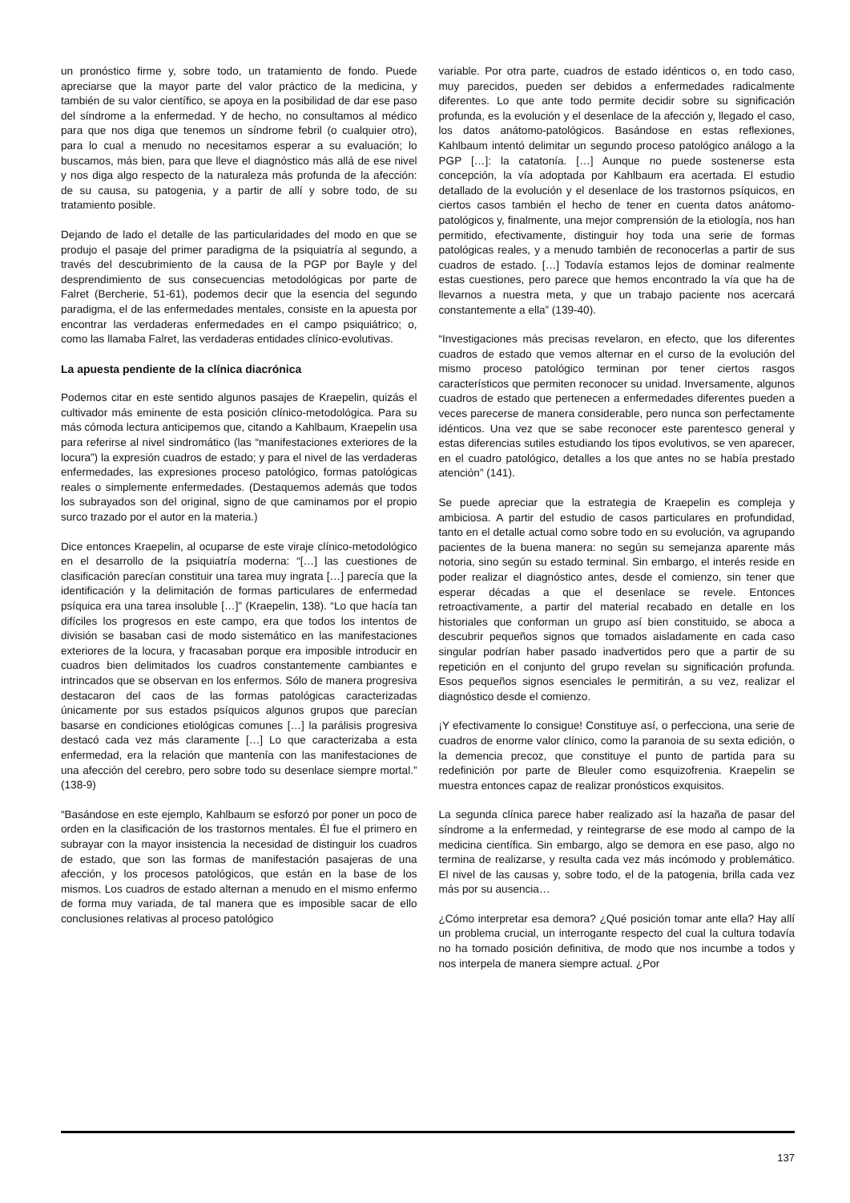un pronóstico firme y, sobre todo, un tratamiento de fondo. Puede apreciarse que la mayor parte del valor práctico de la medicina, y también de su valor científico, se apoya en la posibilidad de dar ese paso del síndrome a la enfermedad. Y de hecho, no consultamos al médico para que nos diga que tenemos un síndrome febril (o cualquier otro), para lo cual a menudo no necesitamos esperar a su evaluación; lo buscamos, más bien, para que lleve el diagnóstico más allá de ese nivel y nos diga algo respecto de la naturaleza más profunda de la afección: de su causa, su patogenia, y a partir de allí y sobre todo, de su tratamiento posible.
Dejando de lado el detalle de las particularidades del modo en que se produjo el pasaje del primer paradigma de la psiquiatría al segundo, a través del descubrimiento de la causa de la PGP por Bayle y del desprendimiento de sus consecuencias metodológicas por parte de Falret (Bercherie, 51-61), podemos decir que la esencia del segundo paradigma, el de las enfermedades mentales, consiste en la apuesta por encontrar las verdaderas enfermedades en el campo psiquiátrico; o, como las llamaba Falret, las verdaderas entidades clínico-evolutivas.
La apuesta pendiente de la clínica diacrónica
Podemos citar en este sentido algunos pasajes de Kraepelin, quizás el cultivador más eminente de esta posición clínico-metodológica. Para su más cómoda lectura anticipemos que, citando a Kahlbaum, Kraepelin usa para referirse al nivel sindromático (las “manifestaciones exteriores de la locura”) la expresión cuadros de estado; y para el nivel de las verdaderas enfermedades, las expresiones proceso patológico, formas patológicas reales o simplemente enfermedades. (Destaquemos además que todos los subrayados son del original, signo de que caminamos por el propio surco trazado por el autor en la materia.)
Dice entonces Kraepelin, al ocuparse de este viraje clínico-metodológico en el desarrollo de la psiquiatría moderna: “[…] las cuestiones de clasificación parecían constituir una tarea muy ingrata […] parecía que la identificación y la delimitación de formas particulares de enfermedad psíquica era una tarea insoluble […]” (Kraepelin, 138). “Lo que hacía tan difíciles los progresos en este campo, era que todos los intentos de división se basaban casi de modo sistemático en las manifestaciones exteriores de la locura, y fracasaban porque era imposible introducir en cuadros bien delimitados los cuadros constantemente cambiantes e intrincados que se observan en los enfermos. Sólo de manera progresiva destacaron del caos de las formas patológicas caracterizadas únicamente por sus estados psíquicos algunos grupos que parecían basarse en condiciones etiológicas comunes […] la parálisis progresiva destacó cada vez más claramente […] Lo que caracterizaba a esta enfermedad, era la relación que mantenía con las manifestaciones de una afección del cerebro, pero sobre todo su desenlace siempre mortal.” (138-9)
“Basándose en este ejemplo, Kahlbaum se esforzó por poner un poco de orden en la clasificación de los trastornos mentales. Él fue el primero en subrayar con la mayor insistencia la necesidad de distinguir los cuadros de estado, que son las formas de manifestación pasajeras de una afección, y los procesos patológicos, que están en la base de los mismos. Los cuadros de estado alternan a menudo en el mismo enfermo de forma muy variada, de tal manera que es imposible sacar de ello conclusiones relativas al proceso patológico
variable. Por otra parte, cuadros de estado idénticos o, en todo caso, muy parecidos, pueden ser debidos a enfermedades radicalmente diferentes. Lo que ante todo permite decidir sobre su significación profunda, es la evolución y el desenlace de la afección y, llegado el caso, los datos anátomo-patológicos. Basándose en estas reflexiones, Kahlbaum intentó delimitar un segundo proceso patológico análogo a la PGP […]: la catatonía. […] Aunque no puede sostenerse esta concepción, la vía adoptada por Kahlbaum era acertada. El estudio detallado de la evolución y el desenlace de los trastornos psíquicos, en ciertos casos también el hecho de tener en cuenta datos anátomo-patológicos y, finalmente, una mejor comprensión de la etiología, nos han permitido, efectivamente, distinguir hoy toda una serie de formas patológicas reales, y a menudo también de reconocerlas a partir de sus cuadros de estado. […] Todavía estamos lejos de dominar realmente estas cuestiones, pero parece que hemos encontrado la vía que ha de llevarnos a nuestra meta, y que un trabajo paciente nos acercará constantemente a ella” (139-40).
“Investigaciones más precisas revelaron, en efecto, que los diferentes cuadros de estado que vemos alternar en el curso de la evolución del mismo proceso patológico terminan por tener ciertos rasgos característicos que permiten reconocer su unidad. Inversamente, algunos cuadros de estado que pertenecen a enfermedades diferentes pueden a veces parecerse de manera considerable, pero nunca son perfectamente idénticos. Una vez que se sabe reconocer este parentesco general y estas diferencias sutiles estudiando los tipos evolutivos, se ven aparecer, en el cuadro patológico, detalles a los que antes no se había prestado atención” (141).
Se puede apreciar que la estrategia de Kraepelin es compleja y ambiciosa. A partir del estudio de casos particulares en profundidad, tanto en el detalle actual como sobre todo en su evolución, va agrupando pacientes de la buena manera: no según su semejanza aparente más notoria, sino según su estado terminal. Sin embargo, el interés reside en poder realizar el diagnóstico antes, desde el comienzo, sin tener que esperar décadas a que el desenlace se revele. Entonces retroactivamente, a partir del material recabado en detalle en los historiales que conforman un grupo así bien constituido, se aboca a descubrir pequeños signos que tomados aisladamente en cada caso singular podrían haber pasado inadvertidos pero que a partir de su repetición en el conjunto del grupo revelan su significación profunda. Esos pequeños signos esenciales le permitirán, a su vez, realizar el diagnóstico desde el comienzo.
¡Y efectivamente lo consigue! Constituye así, o perfecciona, una serie de cuadros de enorme valor clínico, como la paranoia de su sexta edición, o la demencia precoz, que constituye el punto de partida para su redefinición por parte de Bleuler como esquizofrenia. Kraepelin se muestra entonces capaz de realizar pronósticos exquisitos.
La segunda clínica parece haber realizado así la hazaña de pasar del síndrome a la enfermedad, y reintegrarse de ese modo al campo de la medicina científica. Sin embargo, algo se demora en ese paso, algo no termina de realizarse, y resulta cada vez más incómodo y problemático. El nivel de las causas y, sobre todo, el de la patogenia, brilla cada vez más por su ausencia…
¿Cómo interpretar esa demora? ¿Qué posición tomar ante ella? Hay allí un problema crucial, un interrogante respecto del cual la cultura todavía no ha tomado posición definitiva, de modo que nos incumbe a todos y nos interpela de manera siempre actual. ¿Por
137